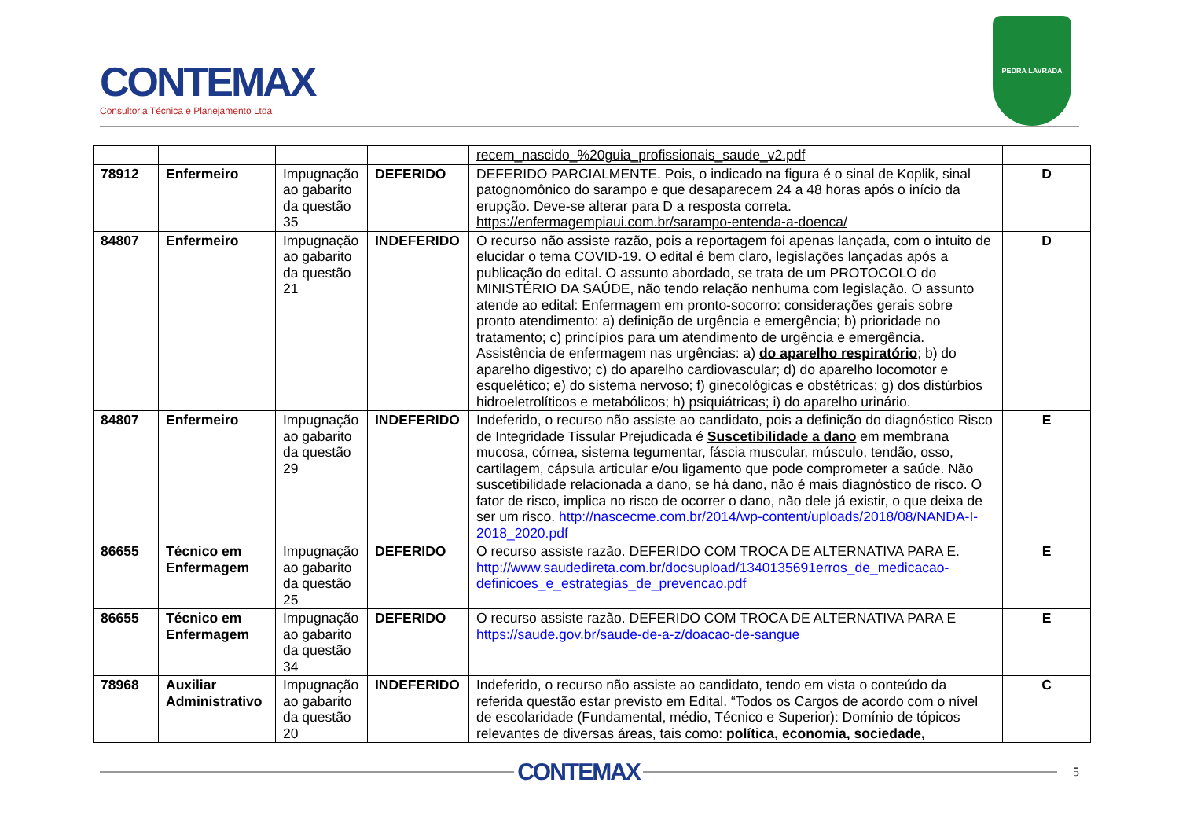CONTEMAX
Consultoria Técnica e Planejamento Ltda
PEDRA LAVRADA
| | | | | recem_nascido_%20guia_profissionais_saude_v2.pdf | |
| 78912 | Enfermeiro | Impugnação ao gabarito da questão 35 | DEFERIDO | DEFERIDO PARCIALMENTE. Pois, o indicado na figura é o sinal de Koplik, sinal patognomônico do sarampo e que desaparecem 24 a 48 horas após o início da erupção. Deve-se alterar para D a resposta correta. https://enfermagempiaui.com.br/sarampo-entenda-a-doenca/ | D |
| 84807 | Enfermeiro | Impugnação ao gabarito da questão 21 | INDEFERIDO | O recurso não assiste razão, pois a reportagem foi apenas lançada, com o intuito de elucidar o tema COVID-19. O edital é bem claro, legislações lançadas após a publicação do edital. O assunto abordado, se trata de um PROTOCOLO do MINISTÉRIO DA SAÚDE, não tendo relação nenhuma com legislação. O assunto atende ao edital: Enfermagem em pronto-socorro: considerações gerais sobre pronto atendimento: a) definição de urgência e emergência; b) prioridade no tratamento; c) princípios para um atendimento de urgência e emergência. Assistência de enfermagem nas urgências: a) do aparelho respiratório ; b) do aparelho digestivo; c) do aparelho cardiovascular; d) do aparelho locomotor e esquelético; e) do sistema nervoso; f) ginecológicas e obstétricas; g) dos distúrbios hidroeletrolíticos e metabólicos; h) psiquiátricas; i) do aparelho urinário. | D |
| 84807 | Enfermeiro | Impugnação ao gabarito da questão 29 | INDEFERIDO | Indeferido, o recurso não assiste ao candidato, pois a definição do diagnóstico Risco de Integridade Tissular Prejudicada é Suscetibilidade a dano em membrana mucosa, córnea, sistema tegumentar, fáscia muscular, músculo, tendão, osso, cartilagem, cápsula articular e/ou ligamento que pode comprometer a saúde. Não suscetibilidade relacionada a dano, se há dano, não é mais diagnóstico de risco. O fator de risco, implica no risco de ocorrer o dano, não dele já existir, o que deixa de ser um risco. http://nascecme.com.br/2014/wp-content/uploads/2018/08/NANDA-I-2018_2020.pdf | E |
| 86655 | Técnico em Enfermagem | Impugnação ao gabarito da questão 25 | DEFERIDO | O recurso assiste razão. DEFERIDO COM TROCA DE ALTERNATIVA PARA E. http://www.saudedireta.com.br/docsupload/1340135691erros_de_medicacao-definicoes_e_estrategias_de_prevencao.pdf | E |
| 86655 | Técnico em Enfermagem | Impugnação ao gabarito da questão 34 | DEFERIDO | O recurso assiste razão. DEFERIDO COM TROCA DE ALTERNATIVA PARA E https://saude.gov.br/saude-de-a-z/doacao-de-sangue | E |
| 78968 | Auxiliar Administrativo | Impugnação ao gabarito da questão 20 | INDEFERIDO | Indeferido, o recurso não assiste ao candidato, tendo em vista o conteúdo da referida questão estar previsto em Edital. “Todos os Cargos de acordo com o nível de escolaridade (Fundamental, médio, Técnico e Superior): Domínio de tópicos relevantes de diversas áreas, tais como: política, economia, sociedade, | C |
CONTEMAX
5